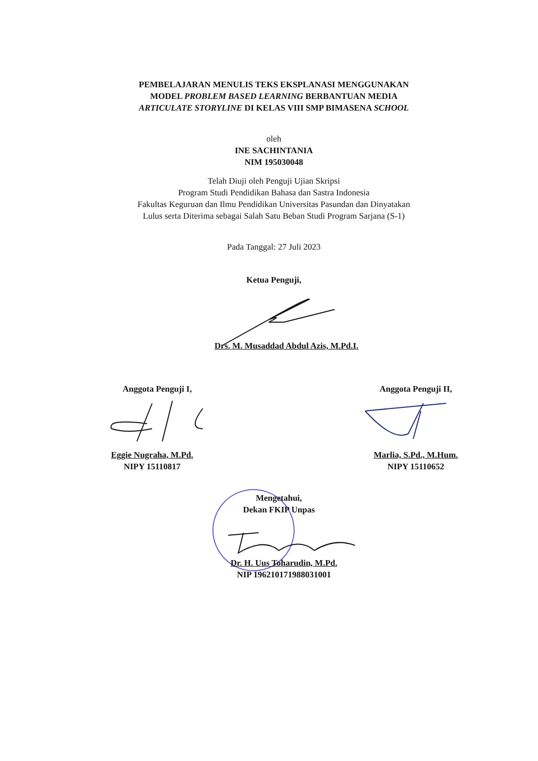PEMBELAJARAN MENULIS TEKS EKSPLANASI MENGGUNAKAN
MODEL PROBLEM BASED LEARNING BERBANTUAN MEDIA
ARTICULATE STORYLINE DI KELAS VIII SMP BIMASENA SCHOOL
oleh
INE SACHINTANIA
NIM 195030048
Telah Diuji oleh Penguji Ujian Skripsi
Program Studi Pendidikan Bahasa dan Sastra Indonesia
Fakultas Keguruan dan Ilmu Pendidikan Universitas Pasundan dan Dinyatakan
Lulus serta Diterima sebagai Salah Satu Beban Studi Program Sarjana (S-1)
Pada Tanggal: 27 Juli 2023
Ketua Penguji,
Drs. M. Musaddad Abdul Azis, M.Pd.I.
Anggota Penguji I, Anggota Penguji II,
Eggie Nugraha, M.Pd.
NIPY 15110817
Marlia, S.Pd., M.Hum.
NIPY 15110652
Mengetahui,
Dekan FKIP Unpas
Dr. H. Uus Toharudin, M.Pd.
NIP 196210171988031001